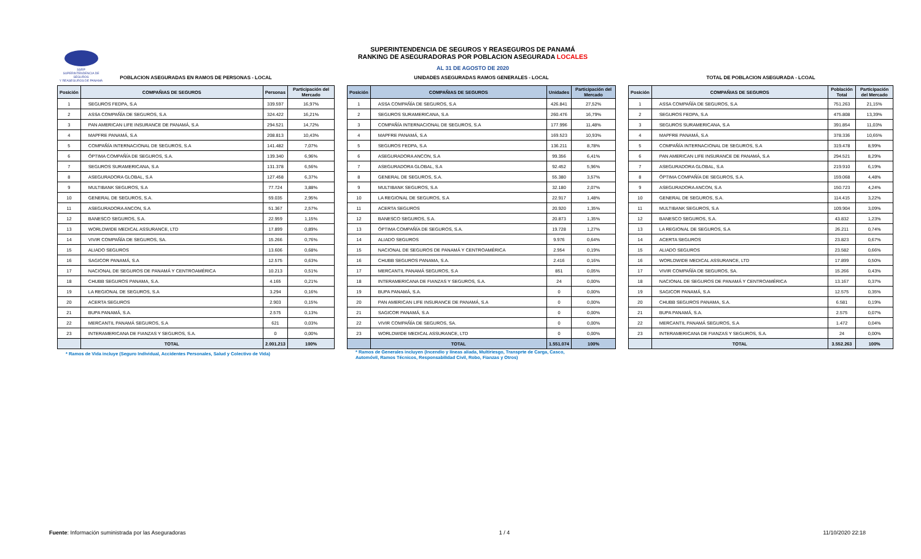SSRP
SUPERINTENDENCIA DE SEGUROS
Y REASEGUROS DE PANAMÁ
SUPERINTENDENCIA DE SEGUROS Y REASEGUROS DE PANAMÁ
RANKING DE ASEGURADORAS POR POBLACION ASEGURADA LOCALES
AL 31 DE AGOSTO DE 2020
POBLACION ASEGURADAS EN RAMOS DE PERSONAS - LOCAL
| Posición | COMPAÑIAS DE SEGUROS | Personas | Participación del Mercado |
| --- | --- | --- | --- |
| 1 | SEGUROS FEDPA, S.A | 339.597 | 16,97% |
| 2 | ASSA COMPAÑÍA DE SEGUROS, S.A | 324.422 | 16,21% |
| 3 | PAN AMERICAN LIFE INSURANCE DE PANAMÁ, S.A | 294.521 | 14,72% |
| 4 | MAPFRE PANAMÁ, S.A | 208.813 | 10,43% |
| 5 | COMPAÑÍA INTERNACIONAL DE SEGUROS, S.A | 141.482 | 7,07% |
| 6 | ÓPTIMA COMPAÑÍA DE SEGUROS, S.A. | 139.340 | 6,96% |
| 7 | SEGUROS SURAMERICANA, S.A | 131.378 | 6,56% |
| 8 | ASEGURADORA GLOBAL, S.A | 127.458 | 6,37% |
| 9 | MULTIBANK SEGUROS, S.A | 77.724 | 3,88% |
| 10 | GENERAL DE SEGUROS, S.A. | 59.035 | 2,95% |
| 11 | ASEGURADORA ANCON, S.A | 51.367 | 2,57% |
| 12 | BANESCO SEGUROS, S.A. | 22.959 | 1,15% |
| 13 | WORLDWIDE MEDICAL ASSURANCE, LTD | 17.899 | 0,89% |
| 14 | VIVIR COMPAÑÍA DE SEGUROS, SA. | 15.266 | 0,76% |
| 15 | ALIADO SEGUROS | 13.606 | 0,68% |
| 16 | SAGICOR PANAMÁ, S.A | 12.575 | 0,63% |
| 17 | NACIONAL DE SEGUROS DE PANAMÁ Y CENTROAMÉRICA | 10.213 | 0,51% |
| 18 | CHUBB SEGUROS PANAMA, S.A. | 4.165 | 0,21% |
| 19 | LA REGIONAL DE SEGUROS, S.A | 3.294 | 0,16% |
| 20 | ACERTA SEGUROS | 2.903 | 0,15% |
| 21 | BUPA PANAMÁ, S.A. | 2.575 | 0,13% |
| 22 | MERCANTIL PANAMÁ SEGUROS, S.A | 621 | 0,03% |
| 23 | INTERAMERICANA DE FIANZAS Y SEGUROS, S.A. | 0 | 0,00% |
| | TOTAL | 2.001.213 | 100% |
* Ramos de Vida incluye (Seguro Individual, Accidentes Personales, Salud y Colectivo de Vida)
UNIDADES ASEGURADAS RAMOS GENERALES - LOCAL
| Posición | COMPAÑIAS DE SEGUROS | Unidades | Participación del Mercado |
| --- | --- | --- | --- |
| 1 | ASSA COMPAÑÍA DE SEGUROS, S.A | 426.841 | 27,52% |
| 2 | SEGUROS SURAMERICANA, S.A | 260.476 | 16,79% |
| 3 | COMPAÑÍA INTERNACIONAL DE SEGUROS, S.A | 177.996 | 11,48% |
| 4 | MAPFRE PANAMÁ, S.A | 169.523 | 10,93% |
| 5 | SEGUROS FEDPA, S.A | 136.211 | 8,78% |
| 6 | ASEGURADORA ANCON, S.A | 99.356 | 6,41% |
| 7 | ASEGURADORA GLOBAL, S.A | 92.452 | 5,96% |
| 8 | GENERAL DE SEGUROS, S.A. | 55.380 | 3,57% |
| 9 | MULTIBANK SEGUROS, S.A | 32.180 | 2,07% |
| 10 | LA REGIONAL DE SEGUROS, S.A | 22.917 | 1,48% |
| 11 | ACERTA SEGUROS | 20.920 | 1,35% |
| 12 | BANESCO SEGUROS, S.A. | 20.873 | 1,35% |
| 13 | ÓPTIMA COMPAÑÍA DE SEGUROS, S.A. | 19.728 | 1,27% |
| 14 | ALIADO SEGUROS | 9.976 | 0,64% |
| 15 | NACIONAL DE SEGUROS DE PANAMÁ Y CENTROAMÉRICA | 2.954 | 0,19% |
| 16 | CHUBB SEGUROS PANAMA, S.A. | 2.416 | 0,16% |
| 17 | MERCANTIL PANAMÁ SEGUROS, S.A | 851 | 0,05% |
| 18 | INTERAMERICANA DE FIANZAS Y SEGUROS, S.A. | 24 | 0,00% |
| 19 | BUPA PANAMÁ, S.A. | 0 | 0,00% |
| 20 | PAN AMERICAN LIFE INSURANCE DE PANAMÁ, S.A | 0 | 0,00% |
| 21 | SAGICOR PANAMÁ, S.A | 0 | 0,00% |
| 22 | VIVIR COMPAÑÍA DE SEGUROS, SA. | 0 | 0,00% |
| 23 | WORLDWIDE MEDICAL ASSURANCE, LTD | 0 | 0,00% |
| | TOTAL | 1.551.074 | 100% |
* Ramos de Generales incluyen (Incendio y líneas aliada, Multiriesgo, Transprte de Carga, Casco,
Automóvil, Ramos Técnicos, Responsabilidad Civil, Robo, Fianzas y Otros)
TOTAL DE POBLACION ASEGURADA - LCOAL
| Posición | COMPAÑIAS DE SEGUROS | Población Total | Participación del Mercado |
| --- | --- | --- | --- |
| 1 | ASSA COMPAÑÍA DE SEGUROS, S.A | 751.263 | 21,15% |
| 2 | SEGUROS FEDPA, S.A | 475.808 | 13,39% |
| 3 | SEGUROS SURAMERICANA, S.A | 391.854 | 11,03% |
| 4 | MAPFRE PANAMÁ, S.A | 378.336 | 10,65% |
| 5 | COMPAÑÍA INTERNACIONAL DE SEGUROS, S.A | 319.478 | 8,99% |
| 6 | PAN AMERICAN LIFE INSURANCE DE PANAMÁ, S.A | 294.521 | 8,29% |
| 7 | ASEGURADORA GLOBAL, S.A | 219.910 | 6,19% |
| 8 | ÓPTIMA COMPAÑÍA DE SEGUROS, S.A. | 159.068 | 4,48% |
| 9 | ASEGURADORA ANCON, S.A | 150.723 | 4,24% |
| 10 | GENERAL DE SEGUROS, S.A. | 114.415 | 3,22% |
| 11 | MULTIBANK SEGUROS, S.A | 109.904 | 3,09% |
| 12 | BANESCO SEGUROS, S.A. | 43.832 | 1,23% |
| 13 | LA REGIONAL DE SEGUROS, S.A | 26.211 | 0,74% |
| 14 | ACERTA SEGUROS | 23.823 | 0,67% |
| 15 | ALIADO SEGUROS | 23.582 | 0,66% |
| 16 | WORLDWIDE MEDICAL ASSURANCE, LTD | 17.899 | 0,50% |
| 17 | VIVIR COMPAÑÍA DE SEGUROS, SA. | 15.266 | 0,43% |
| 18 | NACIONAL DE SEGUROS DE PANAMÁ Y CENTROAMÉRICA | 13.167 | 0,37% |
| 19 | SAGICOR PANAMÁ, S.A | 12.575 | 0,35% |
| 20 | CHUBB SEGUROS PANAMA, S.A. | 6.581 | 0,19% |
| 21 | BUPA PANAMÁ, S.A. | 2.575 | 0,07% |
| 22 | MERCANTIL PANAMÁ SEGUROS, S.A | 1.472 | 0,04% |
| 23 | INTERAMERICANA DE FIANZAS Y SEGUROS, S.A. | 24 | 0,00% |
| | TOTAL | 3.552.263 | 100% |
Fuente: Información suministrada por las Aseguradoras 1 / 4 11/10/2020 22:18